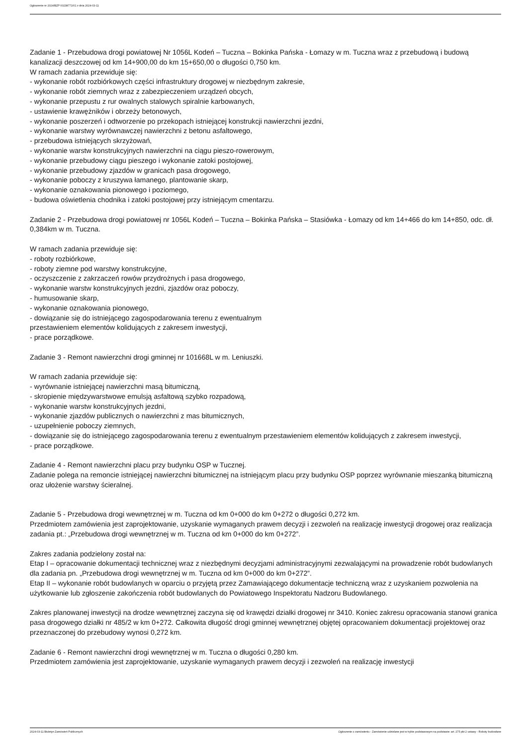Ogłoszenie nr 2024/BZP 00238771/01 z dnia 2024-03-11
Zadanie 1 - Przebudowa drogi powiatowej Nr 1056L Kodeń – Tuczna – Bokinka Pańska - Łomazy w m. Tuczna wraz z przebudową i budową kanalizacji deszczowej od km 14+900,00 do km 15+650,00 o długości 0,750 km.
W ramach zadania przewiduje się:
- wykonanie robót rozbiórkowych części infrastruktury drogowej w niezbędnym zakresie,
- wykonanie robót ziemnych wraz z zabezpieczeniem urządzeń obcych,
- wykonanie przepustu z rur owalnych stalowych spiralnie karbowanych,
- ustawienie krawężników i obrzeży betonowych,
- wykonanie poszerzeń i odtworzenie po przekopach istniejącej konstrukcji nawierzchni jezdni,
- wykonanie warstwy wyrównawczej nawierzchni z betonu asfaltowego,
- przebudowa istniejących skrzyżowań,
- wykonanie warstw konstrukcyjnych nawierzchni na ciągu pieszo-rowerowym,
- wykonanie przebudowy ciągu pieszego i wykonanie zatoki postojowej,
- wykonanie przebudowy zjazdów w granicach pasa drogowego,
- wykonanie poboczy z kruszywa łamanego, plantowanie skarp,
- wykonanie oznakowania pionowego i poziomego,
- budowa oświetlenia chodnika i zatoki postojowej przy istniejącym cmentarzu.
Zadanie 2 - Przebudowa drogi powiatowej nr 1056L Kodeń – Tuczna – Bokinka Pańska – Stasiówka - Łomazy od km 14+466 do km 14+850, odc. dł. 0,384km w m. Tuczna.
W ramach zadania przewiduje się:
- roboty rozbiórkowe,
- roboty ziemne pod warstwy konstrukcyjne,
- oczyszczenie z zakrzaczeń rowów przydrożnych i pasa drogowego,
- wykonanie warstw konstrukcyjnych jezdni, zjazdów oraz poboczy,
- humusowanie skarp,
- wykonanie oznakowania pionowego,
- dowiązanie się do istniejącego zagospodarowania terenu z ewentualnym
przestawieniem elementów kolidujących z zakresem inwestycji,
- prace porządkowe.
Zadanie 3 - Remont nawierzchni drogi gminnej nr 101668L w m. Leniuszki.
W ramach zadania przewiduje się:
- wyrównanie istniejącej nawierzchni masą bitumiczną,
- skropienie międzywarstwowe emulsją asfaltową szybko rozpadową,
- wykonanie warstw konstrukcyjnych jezdni,
- wykonanie zjazdów publicznych o nawierzchni z mas bitumicznych,
- uzupełnienie poboczy ziemnych,
- dowiązanie się do istniejącego zagospodarowania terenu z ewentualnym przestawieniem elementów kolidujących z zakresem inwestycji,
- prace porządkowe.
Zadanie 4 - Remont nawierzchni placu przy budynku OSP w Tucznej.
Zadanie polega na remoncie istniejącej nawierzchni bitumicznej na istniejącym placu przy budynku OSP poprzez wyrównanie mieszanką bitumiczną oraz ułożenie warstwy ścieralnej.
Zadanie 5 - Przebudowa drogi wewnętrznej w m. Tuczna od km 0+000 do km 0+272 o długości 0,272 km.
Przedmiotem zamówienia jest zaprojektowanie, uzyskanie wymaganych prawem decyzji i zezwoleń na realizację inwestycji drogowej oraz realizacja zadania pt.: „Przebudowa drogi wewnętrznej w m. Tuczna od km 0+000 do km 0+272”.
Zakres zadania podzielony został na:
Etap I – opracowanie dokumentacji technicznej wraz z niezbędnymi decyzjami administracyjnymi zezwalającymi na prowadzenie robót budowlanych dla zadania pn. „Przebudowa drogi wewnętrznej w m. Tuczna od km 0+000 do km 0+272”.
Etap II – wykonanie robót budowlanych w oparciu o przyjętą przez Zamawiającego dokumentacje techniczną wraz z uzyskaniem pozwolenia na użytkowanie lub zgłoszenie zakończenia robót budowlanych do Powiatowego Inspektoratu Nadzoru Budowlanego.
Zakres planowanej inwestycji na drodze wewnętrznej zaczyna się od krawędzi działki drogowej nr 3410. Koniec zakresu opracowania stanowi granica pasa drogowego działki nr 485/2 w km 0+272. Całkowita długość drogi gminnej wewnętrznej objętej opracowaniem dokumentacji projektowej oraz przeznaczonej do przebudowy wynosi 0,272 km.
Zadanie 6 - Remont nawierzchni drogi wewnętrznej w m. Tuczna o długości 0,280 km.
Przedmiotem zamówienia jest zaprojektowanie, uzyskanie wymaganych prawem decyzji i zezwoleń na realizację inwestycji
2024-03-11 Biuletyn Zamówień Publicznych Ogłoszenie o zamówieniu - Zamówienie udzielane jest w trybie podstawowym na podstawie: art. 275 pkt 2 ustawy - Roboty budowlane